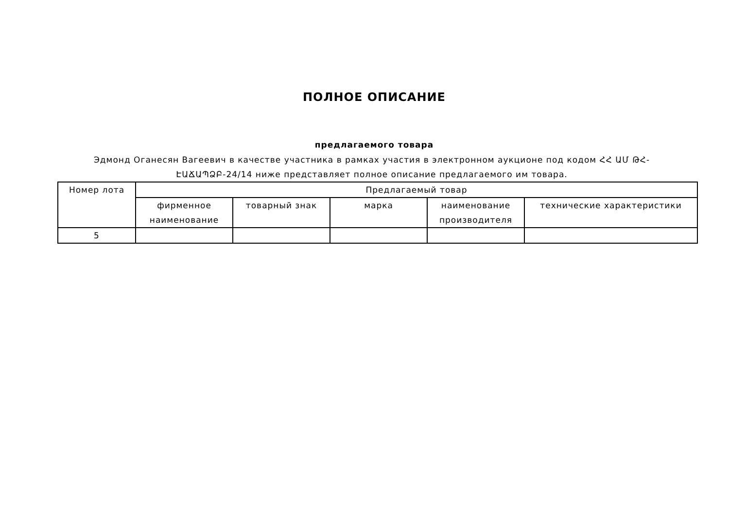ПОЛНОЕ ОПИСАНИЕ
предлагаемого товара
Эдмонд Оганесян Вагеевич в качестве участника в рамках участия в электронном аукционе под кодом ՀՀ ԱՄ ԹՀ-ԷԱՃԱՊՁԲ-24/14 ниже представляет полное описание предлагаемого им товара.
| Номер лота | Предлагаемый товар | | | | |
| --- | --- | --- | --- | --- | --- |
| | фирменное наименование | товарный знак | марка | наименование производителя | технические характеристики |
| 5 | | | | | |